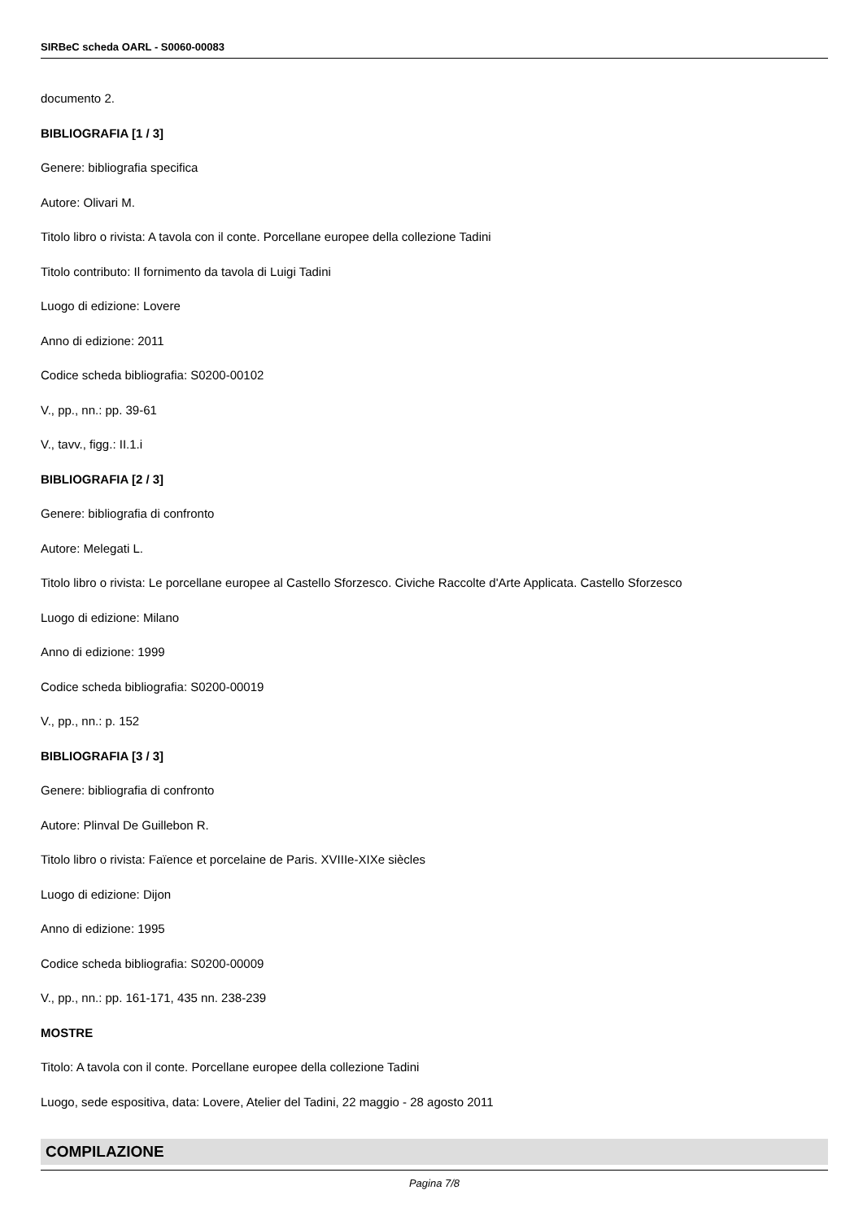SIRBeC scheda OARL - S0060-00083
documento 2.
BIBLIOGRAFIA [1 / 3]
Genere: bibliografia specifica
Autore: Olivari M.
Titolo libro o rivista: A tavola con il conte. Porcellane europee della collezione Tadini
Titolo contributo: Il fornimento da tavola di Luigi Tadini
Luogo di edizione: Lovere
Anno di edizione: 2011
Codice scheda bibliografia: S0200-00102
V., pp., nn.: pp. 39-61
V., tavv., figg.: II.1.i
BIBLIOGRAFIA [2 / 3]
Genere: bibliografia di confronto
Autore: Melegati L.
Titolo libro o rivista: Le porcellane europee al Castello Sforzesco. Civiche Raccolte d'Arte Applicata. Castello Sforzesco
Luogo di edizione: Milano
Anno di edizione: 1999
Codice scheda bibliografia: S0200-00019
V., pp., nn.: p. 152
BIBLIOGRAFIA [3 / 3]
Genere: bibliografia di confronto
Autore: Plinval De Guillebon R.
Titolo libro o rivista: Faïence et porcelaine de Paris. XVIIIe-XIXe siècles
Luogo di edizione: Dijon
Anno di edizione: 1995
Codice scheda bibliografia: S0200-00009
V., pp., nn.: pp. 161-171, 435 nn. 238-239
MOSTRE
Titolo: A tavola con il conte. Porcellane europee della collezione Tadini
Luogo, sede espositiva, data: Lovere, Atelier del Tadini, 22 maggio - 28 agosto 2011
COMPILAZIONE
Pagina 7/8